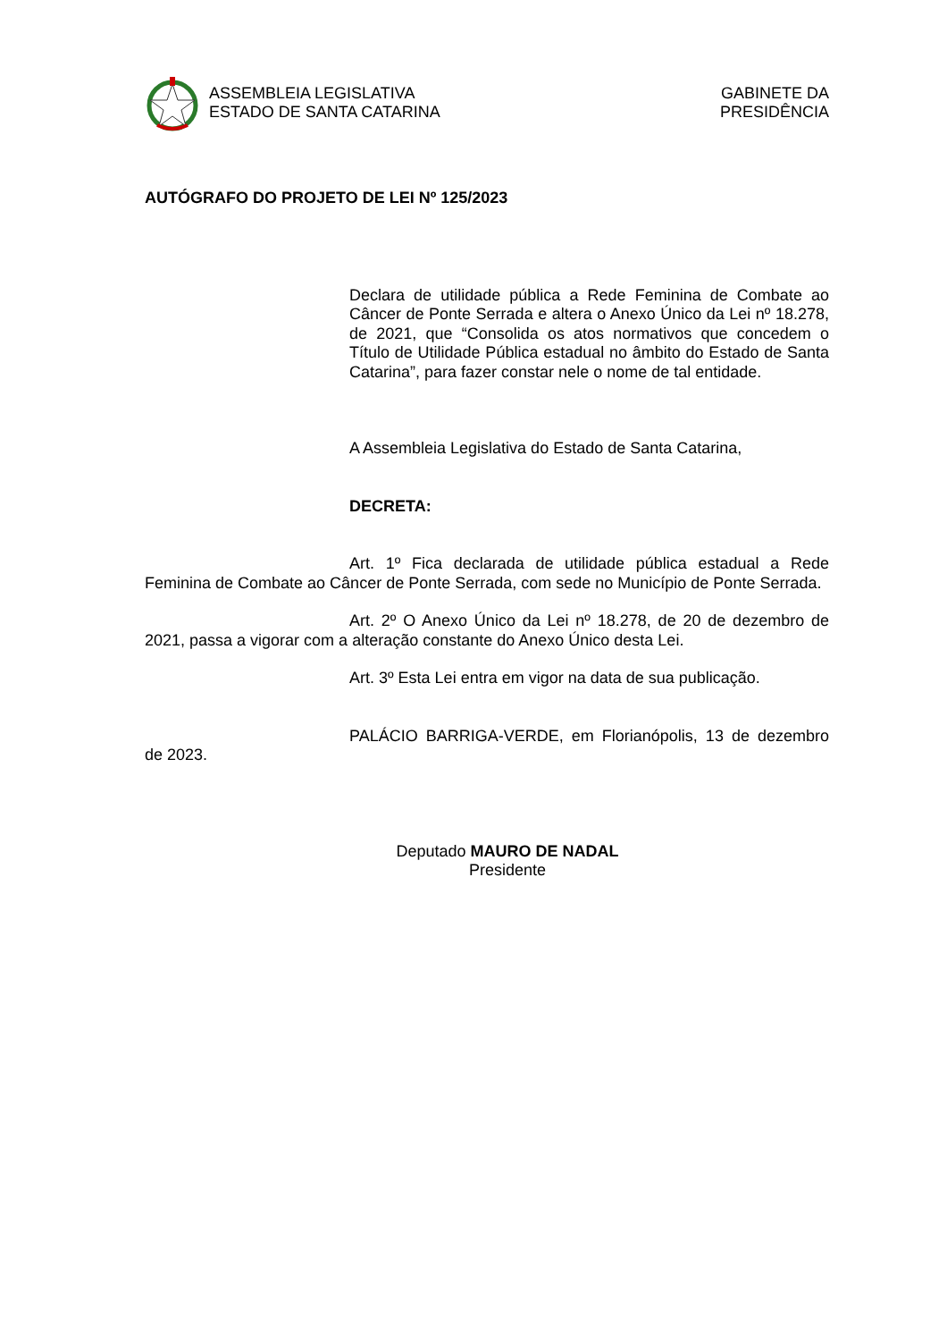ASSEMBLEIA LEGISLATIVA
ESTADO DE SANTA CATARINA
GABINETE DA
PRESIDÊNCIA
AUTÓGRAFO DO PROJETO DE LEI Nº 125/2023
Declara de utilidade pública a Rede Feminina de Combate ao Câncer de Ponte Serrada e altera o Anexo Único da Lei nº 18.278, de 2021, que “Consolida os atos normativos que concedem o Título de Utilidade Pública estadual no âmbito do Estado de Santa Catarina”, para fazer constar nele o nome de tal entidade.
A Assembleia Legislativa do Estado de Santa Catarina,
DECRETA:
Art. 1º Fica declarada de utilidade pública estadual a Rede Feminina de Combate ao Câncer de Ponte Serrada, com sede no Município de Ponte Serrada.
Art. 2º O Anexo Único da Lei nº 18.278, de 20 de dezembro de 2021, passa a vigorar com a alteração constante do Anexo Único desta Lei.
Art. 3º Esta Lei entra em vigor na data de sua publicação.
PALÁCIO BARRIGA-VERDE, em Florianópolis, 13 de dezembro de 2023.
Deputado MAURO DE NADAL
Presidente